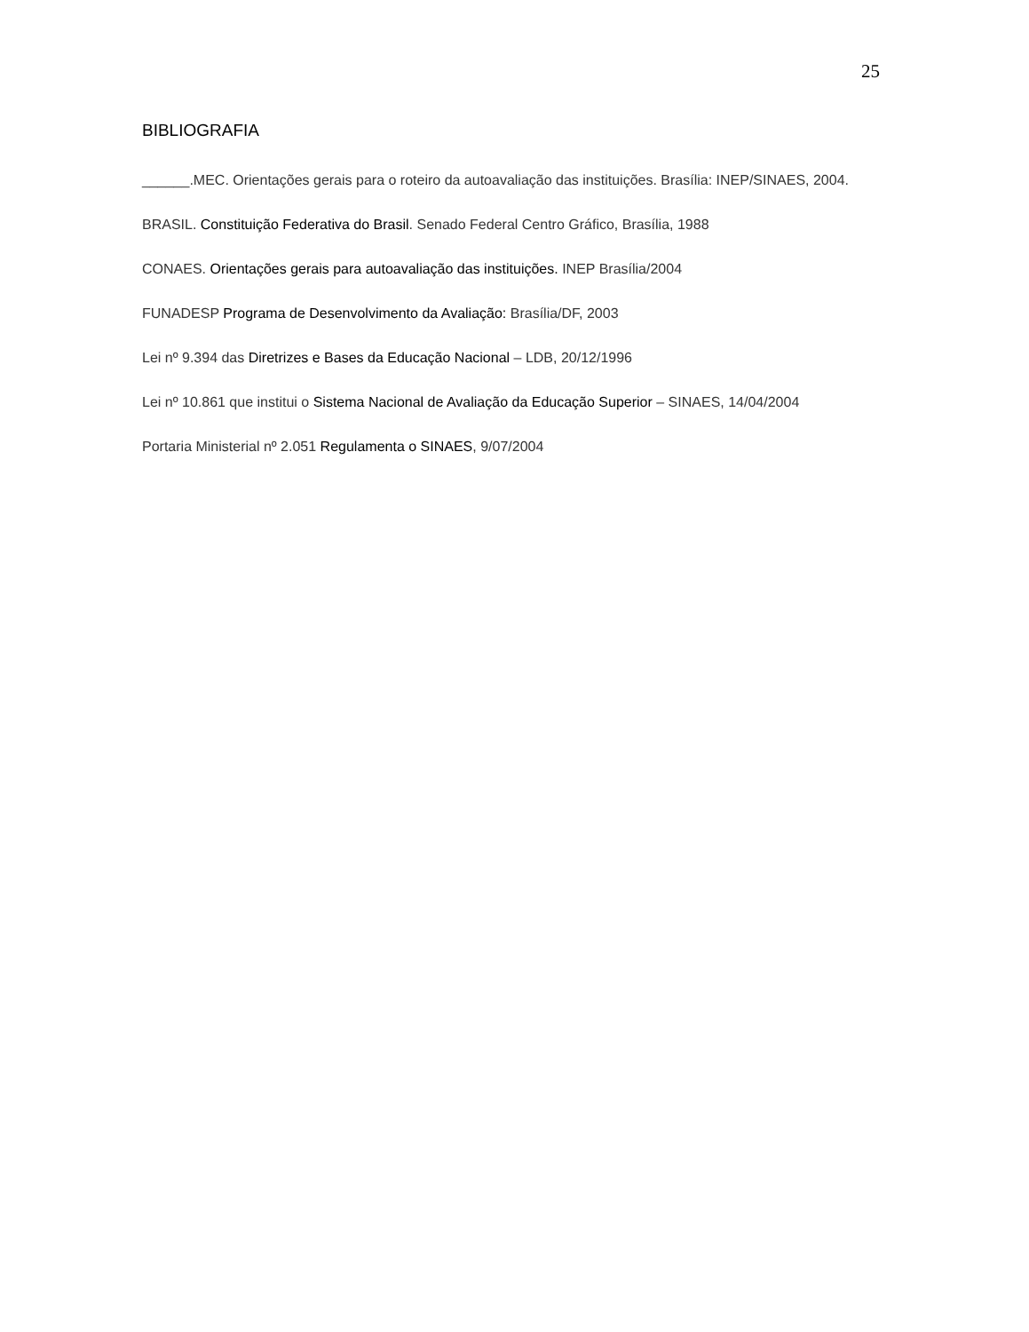25
BIBLIOGRAFIA
______.MEC. Orientações gerais para o roteiro da autoavaliação das instituições. Brasília: INEP/SINAES, 2004.
BRASIL. Constituição Federativa do Brasil. Senado Federal Centro Gráfico, Brasília, 1988
CONAES. Orientações gerais para autoavaliação das instituições. INEP Brasília/2004
FUNADESP Programa de Desenvolvimento da Avaliação: Brasília/DF, 2003
Lei nº 9.394 das Diretrizes e Bases da Educação Nacional – LDB, 20/12/1996
Lei nº 10.861 que institui o Sistema Nacional de Avaliação da Educação Superior – SINAES, 14/04/2004
Portaria Ministerial nº 2.051 Regulamenta o SINAES, 9/07/2004